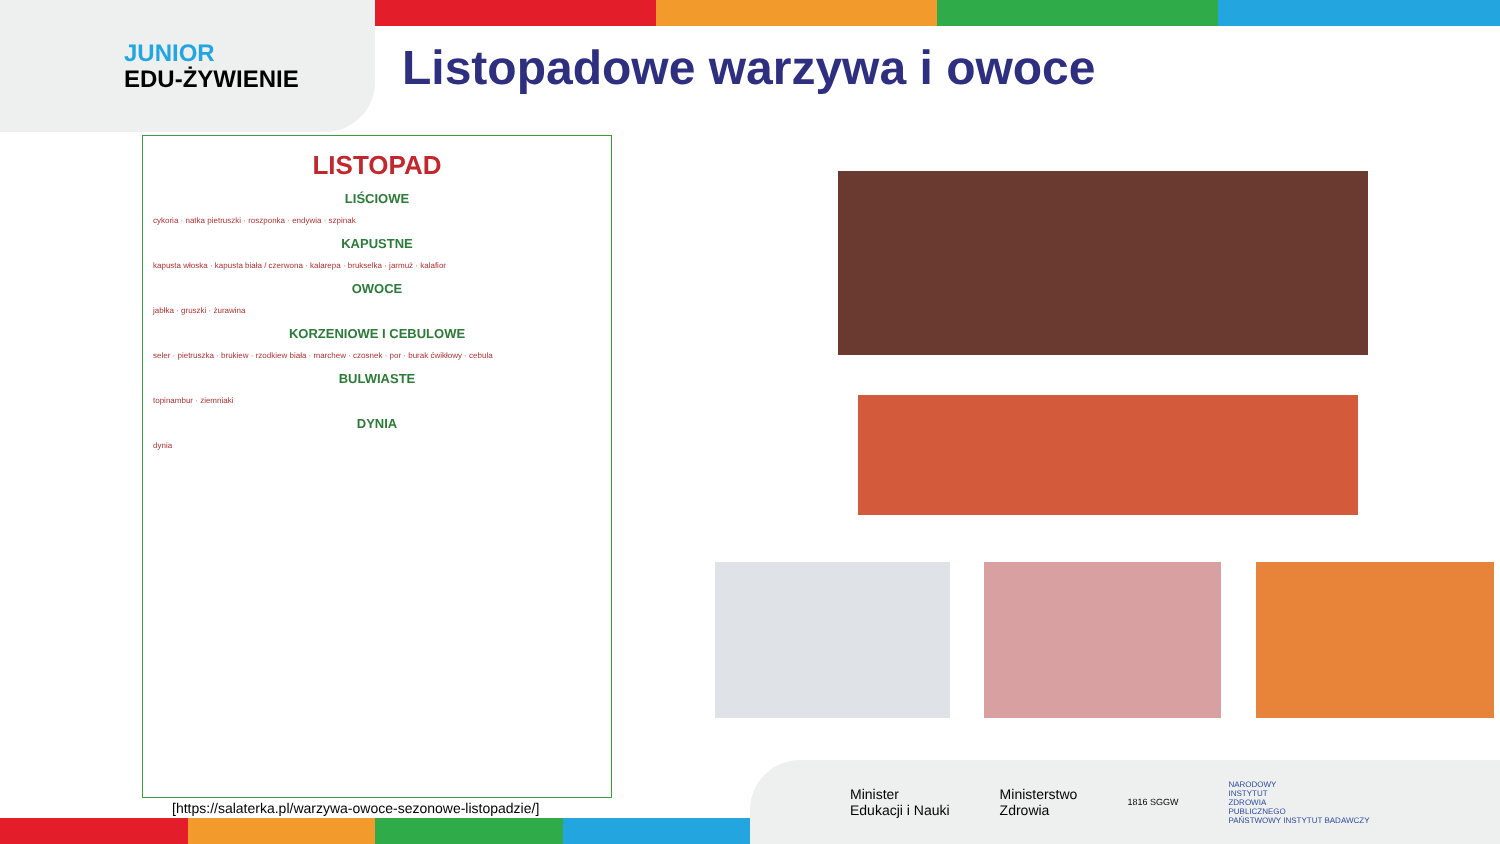JUNIOR
EDU-ŻYWIENIE
Listopadowe warzywa i owoce
LISTOPAD
LIŚCIOWE
cykoria · natka pietruszki · roszponka · endywia · szpinak
KAPUSTNE
kapusta włoska · kapusta biała / czerwona · kalarepa · brukselka · jarmuż · kalafior
OWOCE
jabłka · gruszki · żurawina
KORZENIOWE I CEBULOWE
seler · pietruszka · brukiew · rzodkiew biała · marchew · czosnek · por · burak ćwikłowy · cebula
BULWIASTE
topinambur · ziemniaki
DYNIA
dynia
[https://salaterka.pl/warzywa-owoce-sezonowe-listopadzie/]
Minister
Edukacji i Nauki
Ministerstwo
Zdrowia
1816 SGGW
NARODOWY
INSTYTUT
ZDROWIA
PUBLICZNEGO
PAŃSTWOWY INSTYTUT BADAWCZY